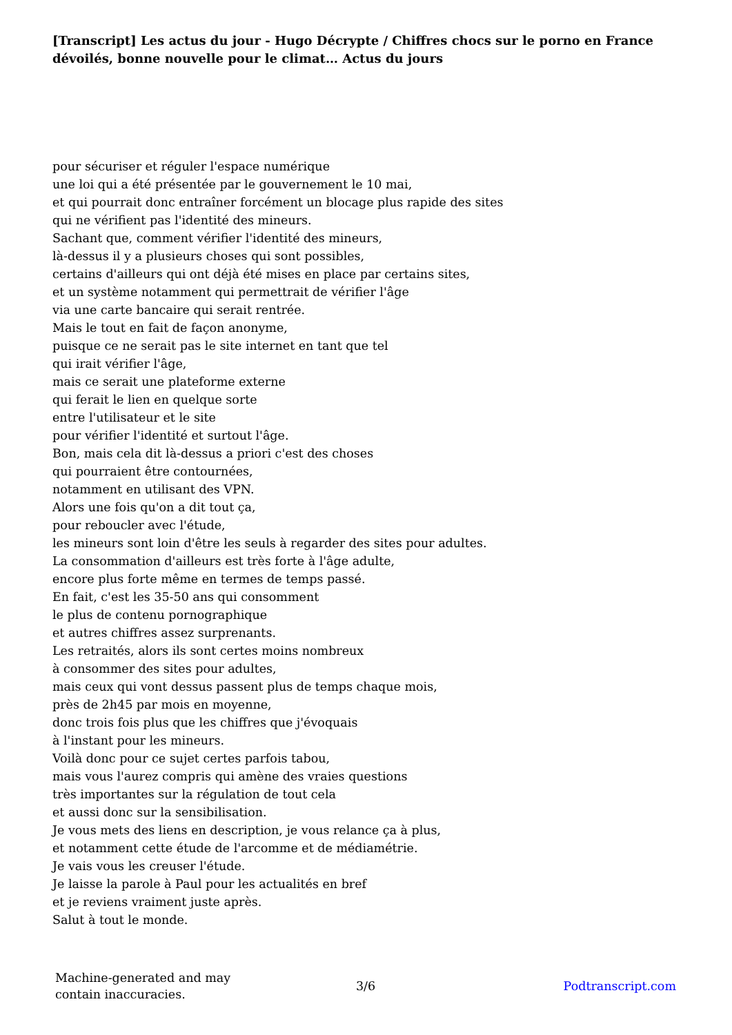[Transcript] Les actus du jour - Hugo Décrypte / Chiffres chocs sur le porno en France dévoilés, bonne nouvelle pour le climat… Actus du jours
pour sécuriser et réguler l'espace numérique
une loi qui a été présentée par le gouvernement le 10 mai,
et qui pourrait donc entraîner forcément un blocage plus rapide des sites
qui ne vérifient pas l'identité des mineurs.
Sachant que, comment vérifier l'identité des mineurs,
là-dessus il y a plusieurs choses qui sont possibles,
certains d'ailleurs qui ont déjà été mises en place par certains sites,
et un système notamment qui permettrait de vérifier l'âge
via une carte bancaire qui serait rentrée.
Mais le tout en fait de façon anonyme,
puisque ce ne serait pas le site internet en tant que tel
qui irait vérifier l'âge,
mais ce serait une plateforme externe
qui ferait le lien en quelque sorte
entre l'utilisateur et le site
pour vérifier l'identité et surtout l'âge.
Bon, mais cela dit là-dessus a priori c'est des choses
qui pourraient être contournées,
notamment en utilisant des VPN.
Alors une fois qu'on a dit tout ça,
pour reboucler avec l'étude,
les mineurs sont loin d'être les seuls à regarder des sites pour adultes.
La consommation d'ailleurs est très forte à l'âge adulte,
encore plus forte même en termes de temps passé.
En fait, c'est les 35-50 ans qui consomment
le plus de contenu pornographique
et autres chiffres assez surprenants.
Les retraités, alors ils sont certes moins nombreux
à consommer des sites pour adultes,
mais ceux qui vont dessus passent plus de temps chaque mois,
près de 2h45 par mois en moyenne,
donc trois fois plus que les chiffres que j'évoquais
à l'instant pour les mineurs.
Voilà donc pour ce sujet certes parfois tabou,
mais vous l'aurez compris qui amène des vraies questions
très importantes sur la régulation de tout cela
et aussi donc sur la sensibilisation.
Je vous mets des liens en description, je vous relance ça à plus,
et notamment cette étude de l'arcomme et de médiamétrie.
Je vais vous les creuser l'étude.
Je laisse la parole à Paul pour les actualités en bref
et je reviens vraiment juste après.
Salut à tout le monde.
Machine-generated and may
contain inaccuracies.
3/6 Podtranscript.com